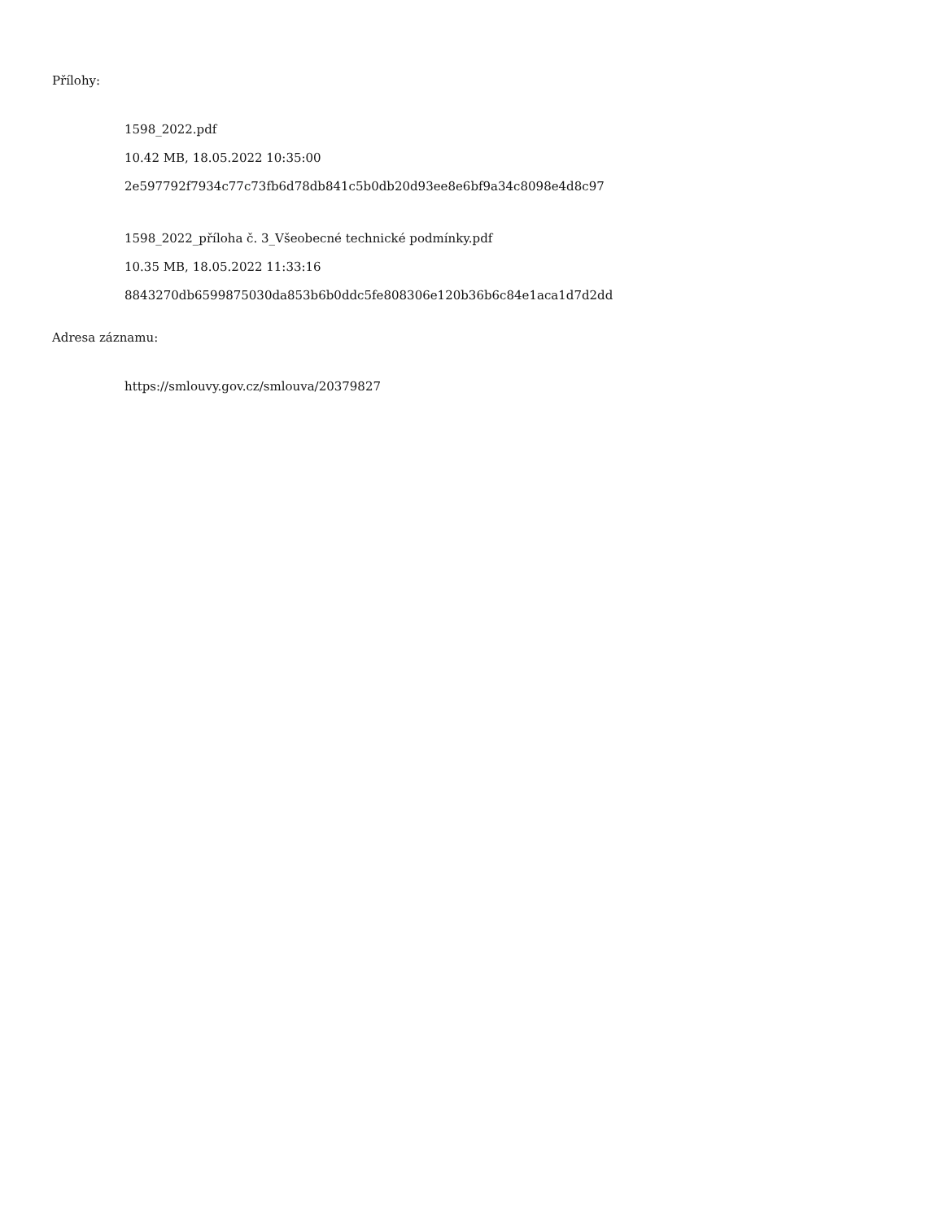Přílohy:
1598_2022.pdf
10.42 MB, 18.05.2022 10:35:00
2e597792f7934c77c73fb6d78db841c5b0db20d93ee8e6bf9a34c8098e4d8c97
1598_2022_příloha č. 3_Všeobecné technické podmínky.pdf
10.35 MB, 18.05.2022 11:33:16
8843270db6599875030da853b6b0ddc5fe808306e120b36b6c84e1aca1d7d2dd
Adresa záznamu:
https://smlouvy.gov.cz/smlouva/20379827